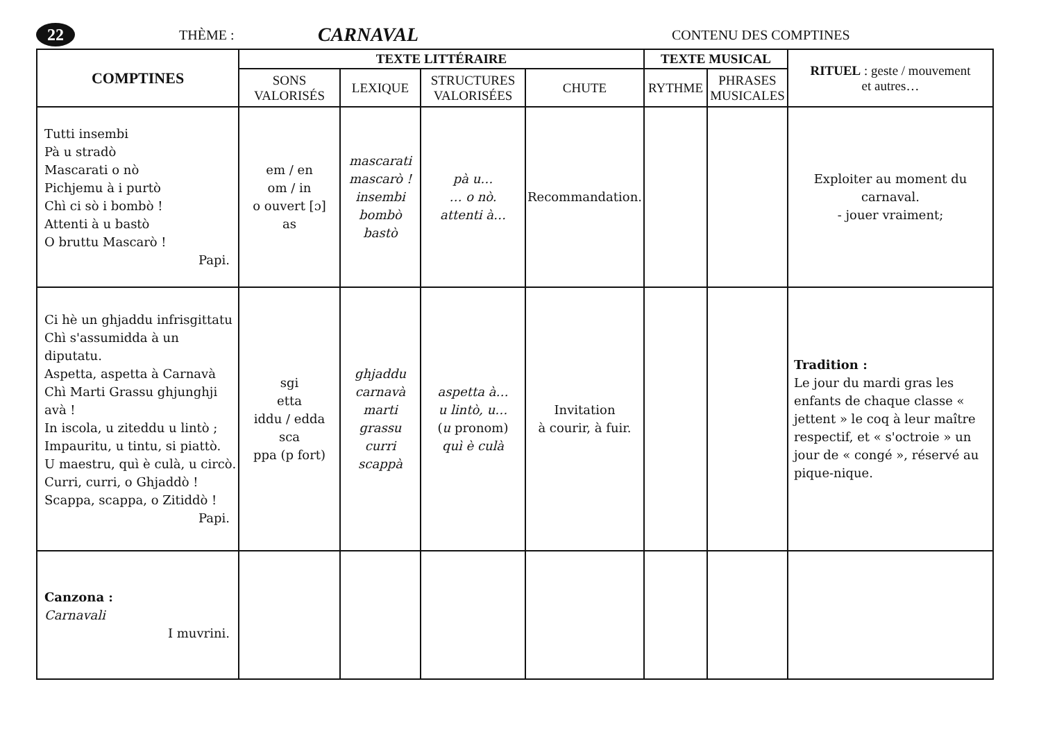22
THÈME :
CARNAVAL
CONTENU DES COMPTINES
| COMPTINES | TEXTE LITTÉRAIRE | | | | TEXTE MUSICAL | | RITUEL : geste / mouvement et autres… |
| --- | --- | --- | --- | --- | --- | --- | --- |
| | SONS VALORISÉS | LEXIQUE | STRUCTURES VALORISÉES | CHUTE | RYTHME | PHRASES MUSICALES | |
| Tutti insembi Pà u stradò Mascarati o nò Pichjemu à i purtò Chì ci sò i bombò ! Attenti à u bastò O bruttu Mascarò ! Papi. | em / en om / in o ouvert [ɔ] as | mascarati mascarò ! insembi bombò bastò | pà u… … o nò. attenti à… | Recommandation. | | | Exploiter au moment du carnaval. - jouer vraiment; |
| Ci hè un ghjaddu infrisgittatu Chì s'assumidda à un diputatu. Aspetta, aspetta à Carnavà Chì Marti Grassu ghjunghji avà ! In iscola, u ziteddu u lintò ; Impauritu, u tintu, si piattò. U maestru, quì è culà, u circò. Curri, curri, o Ghjaddò ! Scappa, scappa, o Zitiddò ! Papi. | sgi etta iddu / edda sca ppa (p fort) | ghjaddu carnavà marti grassu curri scappà | aspetta à… u lintò, u… ( u pronom) quì è culà | Invitation à courir, à fuir. | | | Tradition : Le jour du mardi gras les enfants de chaque classe « jettent » le coq à leur maître respectif, et « s'octroie » un jour de « congé », réservé au pique-nique. |
| Canzona : Carnavali I muvrini. | | | | | | | |